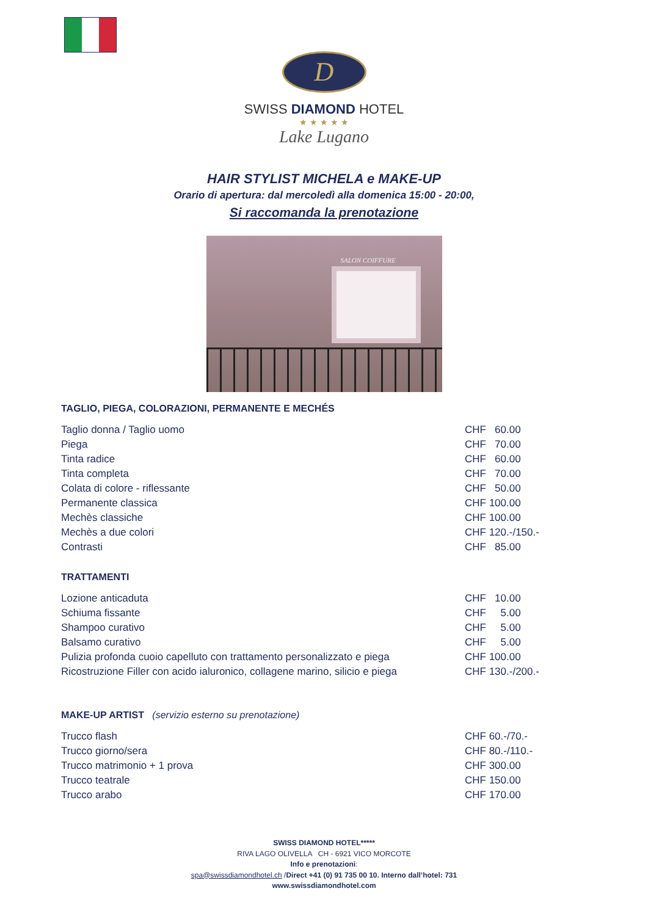D
SWISS DIAMOND HOTEL
★ ★ ★ ★ ★
Lake Lugano
HAIR STYLIST MICHELA e MAKE-UP
Orario di apertura: dal mercoledì alla domenica 15:00 - 20:00,
Si raccomanda la prenotazione
SALON COIFFURE
TAGLIO, PIEGA, COLORAZIONI, PERMANENTE E MECHÉS
| Taglio donna / Taglio uomo | CHF 60.00 |
| Piega | CHF 70.00 |
| Tinta radice | CHF 60.00 |
| Tinta completa | CHF 70.00 |
| Colata di colore - riflessante | CHF 50.00 |
| Permanente classica | CHF 100.00 |
| Mechès classiche | CHF 100.00 |
| Mechès a due colori | CHF 120.-/150.- |
| Contrasti | CHF 85.00 |
TRATTAMENTI
| Lozione anticaduta | CHF 10.00 |
| Schiuma fissante | CHF 5.00 |
| Shampoo curativo | CHF 5.00 |
| Balsamo curativo | CHF 5.00 |
| Pulizia profonda cuoio capelluto con trattamento personalizzato e piega | CHF 100.00 |
| Ricostruzione Filler con acido ialuronico, collagene marino, silicio e piega | CHF 130.-/200.- |
MAKE-UP ARTIST (servizio esterno su prenotazione)
| Trucco flash | CHF 60.-/70.- |
| Trucco giorno/sera | CHF 80.-/110.- |
| Trucco matrimonio + 1 prova | CHF 300.00 |
| Trucco teatrale | CHF 150.00 |
| Trucco arabo | CHF 170.00 |
SWISS DIAMOND HOTEL*****
RIVA LAGO OLIVELLA CH - 6921 VICO MORCOTE
Info e prenotazioni:
spa@swissdiamondhotel.ch /Direct +41 (0) 91 735 00 10. Interno dall’hotel: 731
www.swissdiamondhotel.com